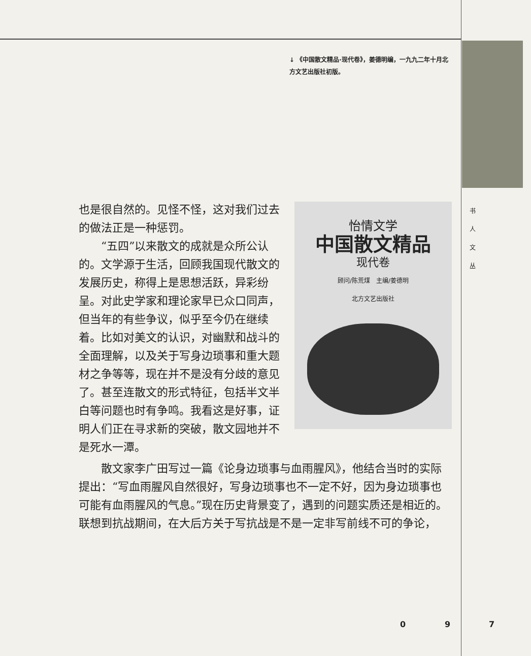↓ 《中国散文精品·现代卷》，姜德明编，一九九二年十月北方文艺出版社初版。
书
人
文
丛
怡情文学
中国散文精品
现代卷
顾问/陈荒煤　主编/姜德明
北方文艺出版社
也是很自然的。见怪不怪，这对我们过去的做法正是一种惩罚。
“五四”以来散文的成就是众所公认的。文学源于生活，回顾我国现代散文的发展历史，称得上是思想活跃，异彩纷呈。对此史学家和理论家早已众口同声，但当年的有些争议，似乎至今仍在继续着。比如对美文的认识，对幽默和战斗的全面理解，以及关于写身边琐事和重大题材之争等等，现在并不是没有分歧的意见了。甚至连散文的形式特征，包括半文半白等问题也时有争鸣。我看这是好事，证明人们正在寻求新的突破，散文园地并不是死水一潭。
散文家李广田写过一篇《论身边琐事与血雨腥风》，他结合当时的实际提出：“写血雨腥风自然很好，写身边琐事也不一定不好，因为身边琐事也可能有血雨腥风的气息。”现在历史背景变了，遇到的问题实质还是相近的。联想到抗战期间，在大后方关于写抗战是不是一定非写前线不可的争论，
0 9 7